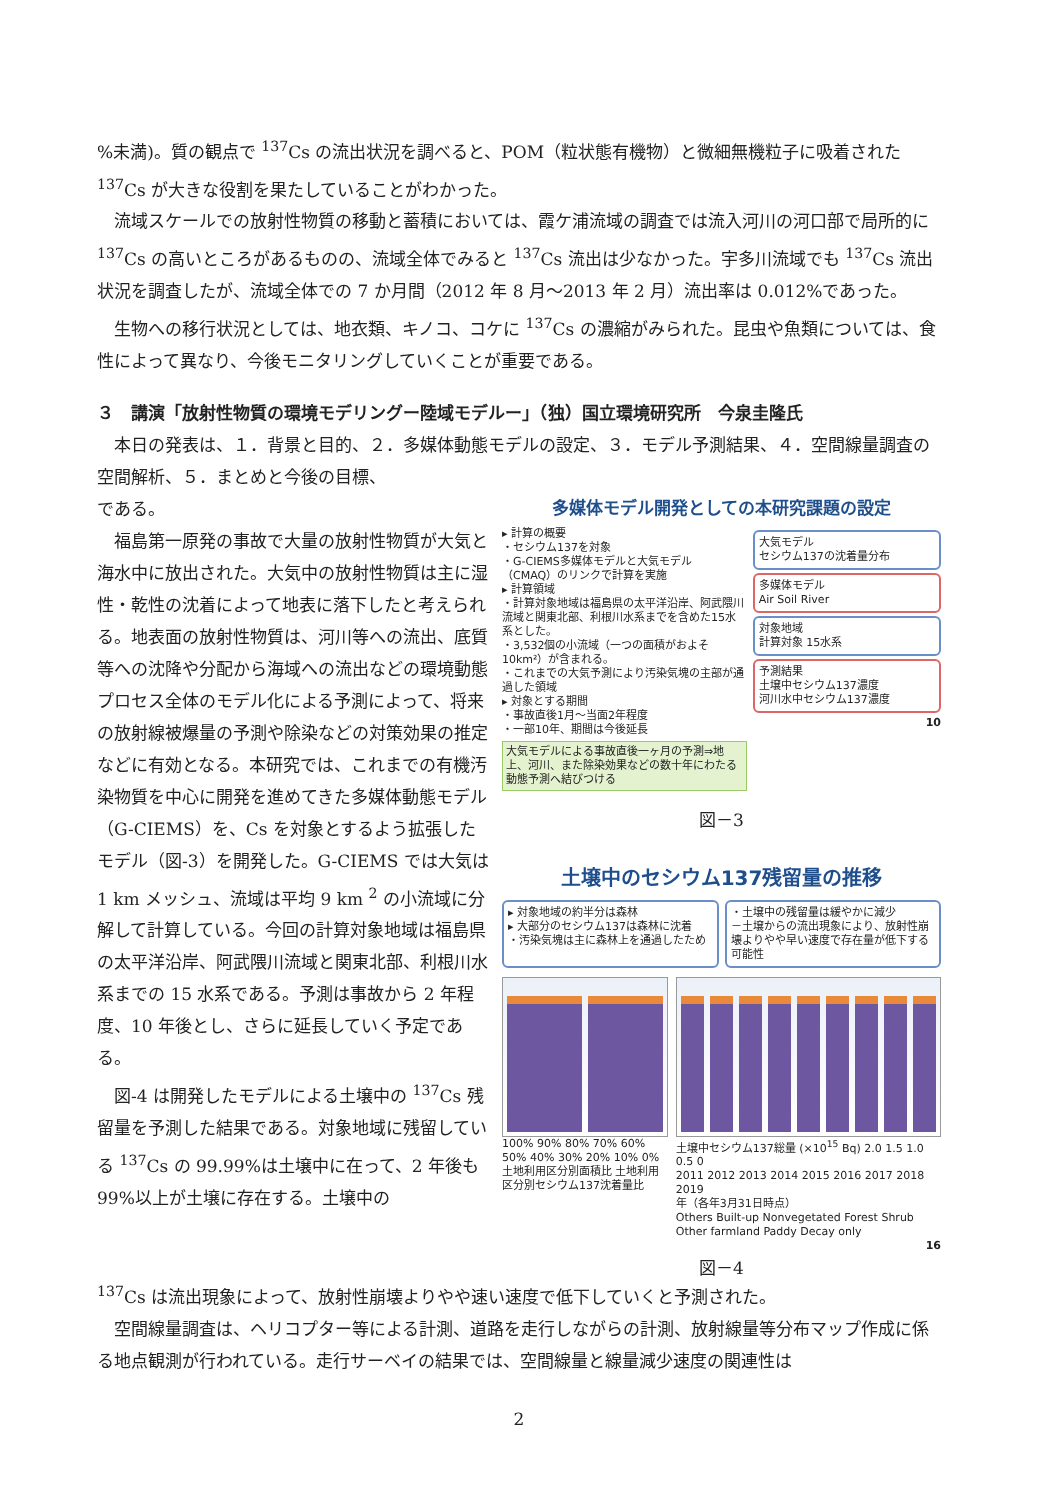%未満)。質の観点で <sup>137</sup>Cs の流出状況を調べると、POM（粒状態有機物）と微細無機粒子に吸着された <sup>137</sup>Cs が大きな役割を果たしていることがわかった。
流域スケールでの放射性物質の移動と蓄積においては、霞ケ浦流域の調査では流入河川の河口部で局所的に <sup>137</sup>Cs の高いところがあるものの、流域全体でみると <sup>137</sup>Cs 流出は少なかった。宇多川流域でも <sup>137</sup>Cs 流出状況を調査したが、流域全体での 7 か月間（2012 年 8 月～2013 年 2 月）流出率は 0.012%であった。
生物への移行状況としては、地衣類、キノコ、コケに <sup>137</sup>Cs の濃縮がみられた。昆虫や魚類については、食性によって異なり、今後モニタリングしていくことが重要である。
３　講演「放射性物質の環境モデリングー陸域モデルー」（独）国立環境研究所　今泉圭隆氏
本日の発表は、１．背景と目的、２．多媒体動態モデルの設定、３．モデル予測結果、４．空間線量調査の空間解析、５．まとめと今後の目標、
である。
福島第一原発の事故で大量の放射性物質が大気と海水中に放出された。大気中の放射性物質は主に湿性・乾性の沈着によって地表に落下したと考えられる。地表面の放射性物質は、河川等への流出、底質等への沈降や分配から海域への流出などの環境動態プロセス全体のモデル化による予測によって、将来の放射線被爆量の予測や除染などの対策効果の推定などに有効となる。本研究では、これまでの有機汚染物質を中心に開発を進めてきた多媒体動態モデル（G-CIEMS）を、Cs を対象とするよう拡張したモデル（図-3）を開発した。G-CIEMS では大気は 1 km メッシュ、流域は平均 9 km <sup>2</sup> の小流域に分解して計算している。今回の計算対象地域は福島県の太平洋沿岸、阿武隈川流域と関東北部、利根川水系までの 15 水系である。予測は事故から 2 年程度、10 年後とし、さらに延長していく予定である。
図-4 は開発したモデルによる土壌中の <sup>137</sup>Cs 残留量を予測した結果である。対象地域に残留している <sup>137</sup>Cs の 99.99%は土壌中に在って、2 年後も 99%以上が土壌に存在する。土壌中の
多媒体モデル開発としての本研究課題の設定
▸ 計算の概要
・セシウム137を対象
・G-CIEMS多媒体モデルと大気モデル（CMAQ）のリンクで計算を実施
▸ 計算領域
・計算対象地域は福島県の太平洋沿岸、阿武隈川流域と関東北部、利根川水系までを含めた15水系とした。
・3,532個の小流域（一つの面積がおよそ10km²）が含まれる。
・これまでの大気予測により汚染気塊の主部が通過した領域
▸ 対象とする期間
・事故直後1月～当面2年程度
・一部10年、期間は今後延長
大気モデルによる事故直後一ヶ月の予測⇒地上、河川、また除染効果などの数十年にわたる動態予測へ結びつける
大気モデル
セシウム137の沈着量分布
多媒体モデル
Air Soil River
対象地域
計算対象 15水系
予測結果
土壌中セシウム137濃度
河川水中セシウム137濃度
10
図－3
土壌中のセシウム137残留量の推移
▸ 対象地域の約半分は森林
▸ 大部分のセシウム137は森林に沈着
・汚染気塊は主に森林上を通過したため
・土壌中の残留量は緩やかに減少
－土壌からの流出現象により、放射性崩壊よりやや早い速度で存在量が低下する可能性
100% 90% 80% 70% 60% 50% 40% 30% 20% 10% 0%
土地利用区分別面積比 土地利用区分別セシウム137沈着量比
土壌中セシウム137総量 (×10<sup>15</sup> Bq) 2.0 1.5 1.0 0.5 0
2011 2012 2013 2014 2015 2016 2017 2018 2019
年（各年3月31日時点）
Others Built-up Nonvegetated Forest Shrub Other farmland Paddy Decay only
16
図－4
<sup>137</sup>Cs は流出現象によって、放射性崩壊よりやや速い速度で低下していくと予測された。
空間線量調査は、ヘリコプター等による計測、道路を走行しながらの計測、放射線量等分布マップ作成に係る地点観測が行われている。走行サーベイの結果では、空間線量と線量減少速度の関連性は
2